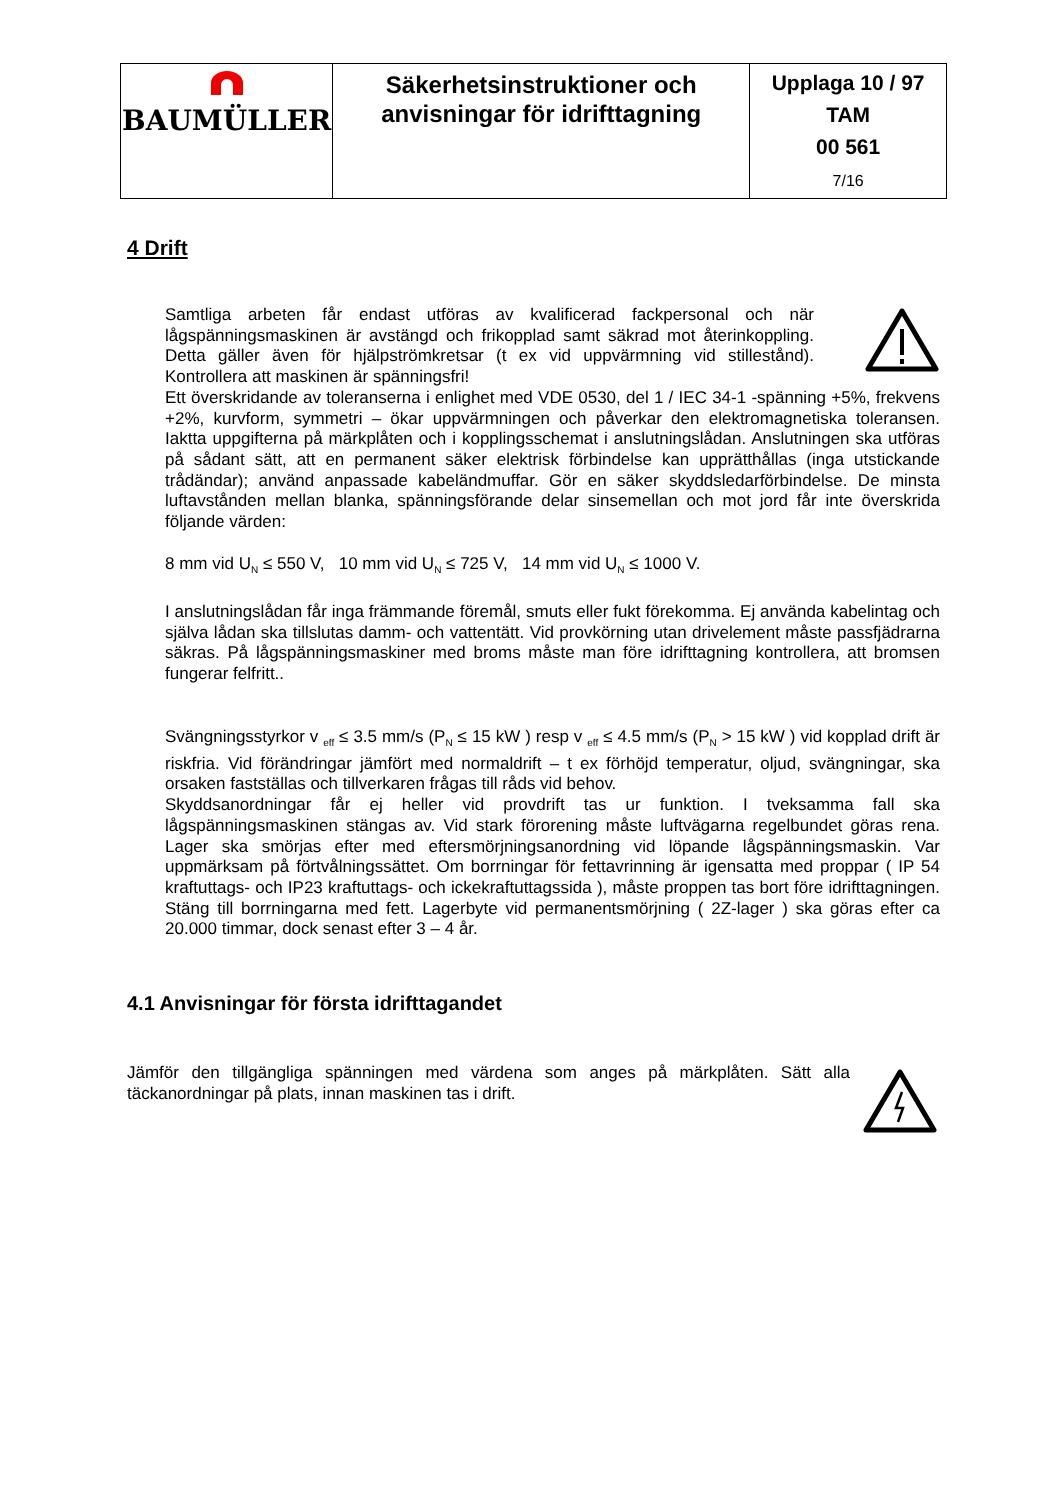| BAUMÜLLER | Säkerhetsinstruktioner och anvisningar för idrifttagning | Upplaga 10 / 97 TAM 00 561 7/16 |
4 Drift
Samtliga arbeten får endast utföras av kvalificerad fackpersonal och när lågspänningsmaskinen är avstängd och frikopplad samt säkrad mot återinkoppling. Detta gäller även för hjälpströmkretsar (t ex vid uppvärmning vid stillestånd). Kontrollera att maskinen är spänningsfri!
Ett överskridande av toleranserna i enlighet med VDE 0530, del 1 / IEC 34-1 -spänning +5%, frekvens +2%, kurvform, symmetri – ökar uppvärmningen och påverkar den elektromagnetiska toleransen. Iaktta uppgifterna på märkplåten och i kopplingsschemat i anslutningslådan. Anslutningen ska utföras på sådant sätt, att en permanent säker elektrisk förbindelse kan upprätthållas (inga utstickande trådändar); använd anpassade kabeländmuffar. Gör en säker skyddsledarförbindelse. De minsta luftavstånden mellan blanka, spänningsförande delar sinsemellan och mot jord får inte överskrida följande värden:
8 mm vid U<sub>N</sub> ≤ 550 V, 10 mm vid U<sub>N</sub> ≤ 725 V, 14 mm vid U<sub>N</sub> ≤ 1000 V.
I anslutningslådan får inga främmande föremål, smuts eller fukt förekomma. Ej använda kabelintag och själva lådan ska tillslutas damm- och vattentätt. Vid provkörning utan drivelement måste passfjädrarna säkras. På lågspänningsmaskiner med broms måste man före idrifttagning kontrollera, att bromsen fungerar felfritt..
Svängningsstyrkor v <sub>eff</sub> ≤ 3.5 mm/s (P<sub>N</sub> ≤ 15 kW ) resp v <sub>eff</sub> ≤ 4.5 mm/s (P<sub>N</sub> > 15 kW ) vid kopplad drift är riskfria. Vid förändringar jämfört med normaldrift – t ex förhöjd temperatur, oljud, svängningar, ska orsaken fastställas och tillverkaren frågas till råds vid behov.
Skyddsanordningar får ej heller vid provdrift tas ur funktion. I tveksamma fall ska lågspänningsmaskinen stängas av. Vid stark förorening måste luftvägarna regelbundet göras rena. Lager ska smörjas efter med eftersmörjningsanordning vid löpande lågspänningsmaskin. Var uppmärksam på förtvålningssättet. Om borrningar för fettavrinning är igensatta med proppar ( IP 54 kraftuttags- och IP23 kraftuttags- och ickekraftuttagssida ), måste proppen tas bort före idrifttagningen. Stäng till borrningarna med fett. Lagerbyte vid permanentsmörjning ( 2Z-lager ) ska göras efter ca 20.000 timmar, dock senast efter 3 – 4 år.
4.1 Anvisningar för första idrifttagandet
Jämför den tillgängliga spänningen med värdena som anges på märkplåten. Sätt alla täckanordningar på plats, innan maskinen tas i drift.